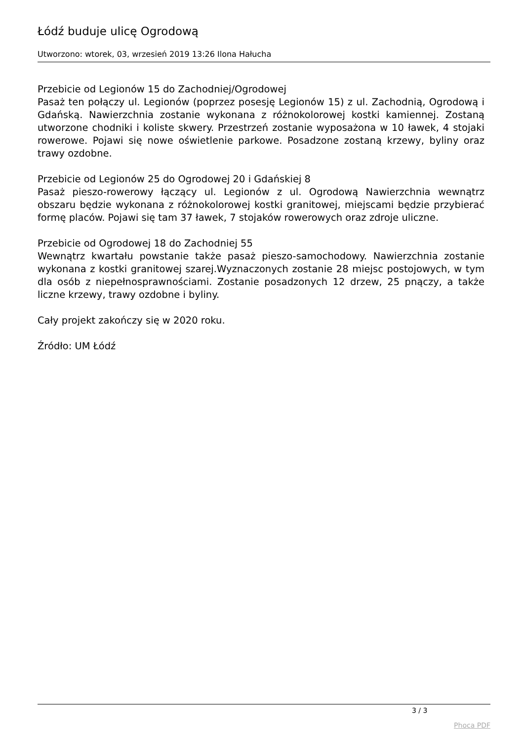Łódź buduje ulicę Ogrodową
Utworzono: wtorek, 03, wrzesień 2019 13:26 Ilona Hałucha
Przebicie od Legionów 15 do Zachodniej/Ogrodowej
Pasaż ten połączy ul. Legionów (poprzez posesję Legionów 15) z ul. Zachodnią, Ogrodową i Gdańską. Nawierzchnia zostanie wykonana z różnokolorowej kostki kamiennej. Zostaną utworzone chodniki i koliste skwery. Przestrzeń zostanie wyposażona w 10 ławek, 4 stojaki rowerowe. Pojawi się nowe oświetlenie parkowe. Posadzone zostaną krzewy, byliny oraz trawy ozdobne.
Przebicie od Legionów 25 do Ogrodowej 20 i Gdańskiej 8
Pasaż pieszo-rowerowy łączący ul. Legionów z ul. Ogrodową Nawierzchnia wewnątrz obszaru będzie wykonana z różnokolorowej kostki granitowej, miejscami będzie przybierać formę placów. Pojawi się tam 37 ławek, 7 stojaków rowerowych oraz zdroje uliczne.
Przebicie od Ogrodowej 18 do Zachodniej 55
Wewnątrz kwartału powstanie także pasaż pieszo-samochodowy. Nawierzchnia zostanie wykonana z kostki granitowej szarej.Wyznaczonych zostanie 28 miejsc postojowych, w tym dla osób z niepełnosprawnościami. Zostanie posadzonych 12 drzew, 25 pnączy, a także liczne krzewy, trawy ozdobne i byliny.
Cały projekt zakończy się w 2020 roku.
Źródło: UM Łódź
3 / 3
Phoca PDF